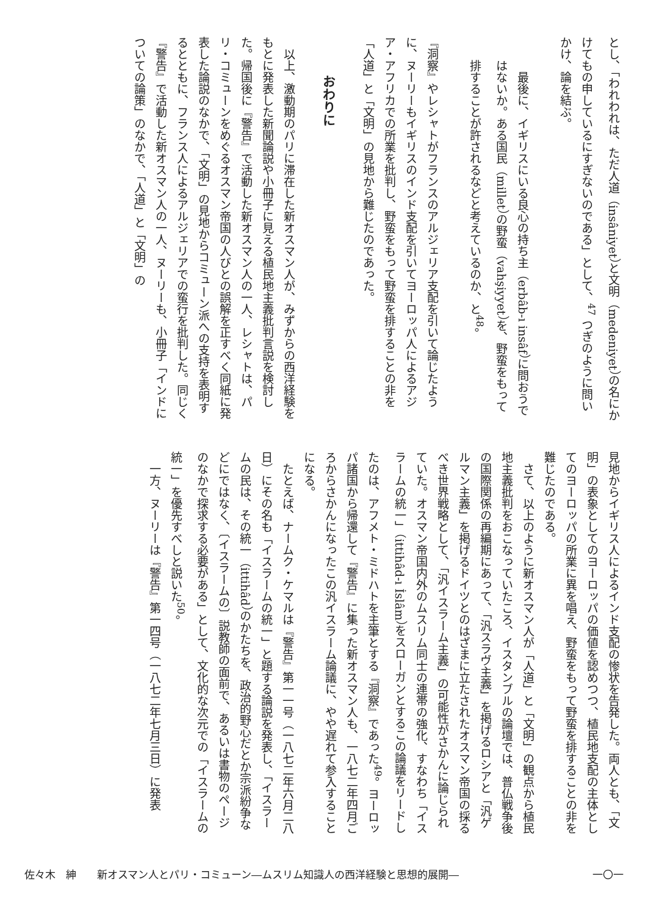とし、「われわれは、ただ人道（insâniyet）と文明（medeniyet）の名にかけてもの申しているにすぎないのである」として、<sup>47</sup> つぎのように問いかけ、論を結ぶ。
最後に、イギリスにいる良心の持ち主（erbâb-ı insâf）に問おうではないか。ある国民（millet）の野蛮（vahşiyyet）を、野蛮をもって排することが許されるなどと考えているのか、と<sup>48</sup>。
『洞察』やレシャトがフランスのアルジェリア支配を引いて論じたように、ヌーリーもイギリスのインド支配を引いてヨーロッパ人によるアジア・アフリカでの所業を批判し、野蛮をもって野蛮を排することの非を「人道」と「文明」の見地から難じたのであった。
おわりに
以上、激動期のパリに滞在した新オスマン人が、みずからの西洋経験をもとに発表した新聞論説や小冊子に見える植民地主義批判言説を検討した。帰国後に『警告』で活動した新オスマン人の一人、レシャトは、パリ・コミューンをめぐるオスマン帝国の人びとの誤解を正すべく同紙に発表した論説のなかで、「文明」の見地からコミューン派への支持を表明するとともに、フランス人によるアルジェリアでの蛮行を批判した。同じく『警告』で活動した新オスマン人の一人、ヌーリーも、小冊子「インドについての論策」のなかで、「人道」と「文明」の
見地からイギリス人によるインド支配の惨状を告発した。両人とも、「文明」の表象としてのヨーロッパの価値を認めつつ、植民地支配の主体としてのヨーロッパの所業に異を唱え、野蛮をもって野蛮を排することの非を難じたのである。
さて、以上のように新オスマン人が「人道」と「文明」の観点から植民地主義批判をおこなっていたころ、イスタンブルの論壇では、普仏戦争後の国際関係の再編期にあって、「汎スラヴ主義」を掲げるロシアと「汎ゲルマン主義」を掲げるドイツとのはざまに立たされたオスマン帝国の採るべき世界戦略として、「汎イスラーム主義」の可能性がさかんに論じられていた。オスマン帝国内外のムスリム同士の連帯の強化、すなわち「イスラームの統一」（ittihâd-ı İslâm）をスローガンとするこの論議をリードしたのは、アフメト・ミドハトを主筆とする『洞察』であった<sup>49</sup>。ヨーロッパ諸国から帰還して『警告』に集った新オスマン人も、一八七二年四月ごろからさかんになったこの汎イスラーム論議に、やや遅れて参入することになる。
たとえば、ナームク・ケマルは『警告』第一一号（一八七二年六月二八日）にその名も「イスラームの統一」と題する論説を発表し、「イスラームの民は、その統一（ittihâd）のかたちを、政治的野心だとか宗派紛争などにではなく、〔イスラームの〕説教師の面前で、あるいは書物のページのなかで探求する必要がある」として、文化的な次元での「イスラームの統一」を優先すべしと説いた<sup>50</sup>。
一方、ヌーリーは『警告』第一四号（一八七二年七月三日）に発表
佐々木　紳　　新オスマン人とパリ・コミューン―ムスリム知識人の西洋経験と思想的展開― 一〇一